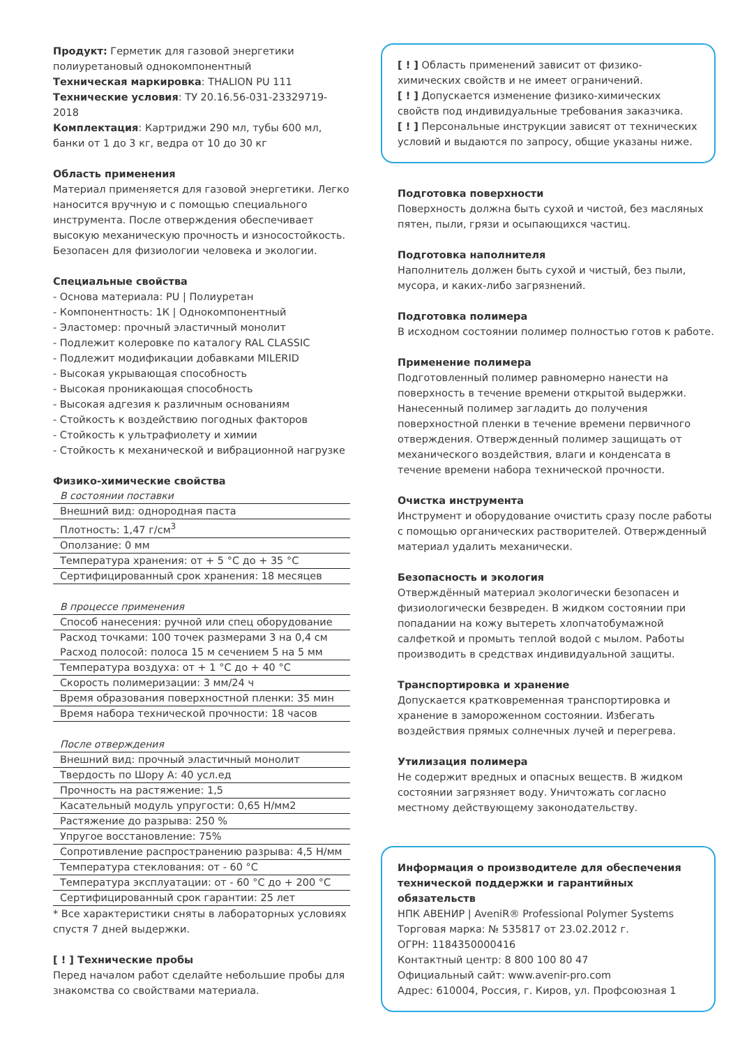Продукт: Герметик для газовой энергетики полиуретановый однокомпонентный
Техническая маркировка: THALION PU 111
Технические условия: ТУ 20.16.56-031-23329719-2018
Комплектация: Картриджи 290 мл, тубы 600 мл, банки от 1 до 3 кг, ведра от 10 до 30 кг
Область применения
Материал применяется для газовой энергетики. Легко наносится вручную и с помощью специального инструмента. После отверждения обеспечивает высокую механическую прочность и износостойкость. Безопасен для физиологии человека и экологии.
Специальные свойства
- Основа материала: PU | Полиуретан
- Компонентность: 1К | Однокомпонентный
- Эластомер: прочный эластичный монолит
- Подлежит колеровке по каталогу RAL CLASSIC
- Подлежит модификации добавками MILERID
- Высокая укрывающая способность
- Высокая проникающая способность
- Высокая адгезия к различным основаниям
- Стойкость к воздействию погодных факторов
- Стойкость к ультрафиолету и химии
- Стойкость к механической и вибрационной нагрузке
Физико-химические свойства
| В состоянии поставки |
| Внешний вид: однородная паста |
| Плотность: 1,47 г/см<sup>3</sup> |
| Оползание: 0 мм |
| Температура хранения: от + 5 °С до + 35 °С |
| Сертифицированный срок хранения: 18 месяцев |
| В процессе применения |
| Способ нанесения: ручной или спец оборудование |
| Расход точками: 100 точек размерами 3 на 0,4 см |
| Расход полосой: полоса 15 м сечением 5 на 5 мм |
| Температура воздуха: от + 1 °С до + 40 °С |
| Скорость полимеризации: 3 мм/24 ч |
| Время образования поверхностной пленки: 35 мин |
| Время набора технической прочности: 18 часов |
| После отверждения |
| Внешний вид: прочный эластичный монолит |
| Твердость по Шору А: 40 усл.ед |
| Прочность на растяжение: 1,5 |
| Касательный модуль упругости: 0,65 Н/мм2 |
| Растяжение до разрыва: 250 % |
| Упругое восстановление: 75% |
| Сопротивление распространению разрыва: 4,5 Н/мм |
| Температура стеклования: от - 60 °С |
| Температура эксплуатации: от - 60 °С до + 200 °С |
| Сертифицированный срок гарантии: 25 лет |
* Все характеристики сняты в лабораторных условиях спустя 7 дней выдержки.
[ ! ] Технические пробы
Перед началом работ сделайте небольшие пробы для знакомства со свойствами материала.
[ ! ] Область применений зависит от физико-химических свойств и не имеет ограничений.
[ ! ] Допускается изменение физико-химических свойств под индивидуальные требования заказчика.
[ ! ] Персональные инструкции зависят от технических условий и выдаются по запросу, общие указаны ниже.
Подготовка поверхности
Поверхность должна быть сухой и чистой, без масляных пятен, пыли, грязи и осыпающихся частиц.
Подготовка наполнителя
Наполнитель должен быть сухой и чистый, без пыли, мусора, и каких-либо загрязнений.
Подготовка полимера
В исходном состоянии полимер полностью готов к работе.
Применение полимера
Подготовленный полимер равномерно нанести на поверхность в течение времени открытой выдержки. Нанесенный полимер загладить до получения поверхностной пленки в течение времени первичного отверждения. Отвержденный полимер защищать от механического воздействия, влаги и конденсата в течение времени набора технической прочности.
Очистка инструмента
Инструмент и оборудование очистить сразу после работы с помощью органических растворителей. Отвержденный материал удалить механически.
Безопасность и экология
Отверждённый материал экологически безопасен и физиологически безвреден. В жидком состоянии при попадании на кожу вытереть хлопчатобумажной салфеткой и промыть теплой водой с мылом. Работы производить в средствах индивидуальной защиты.
Транспортировка и хранение
Допускается кратковременная транспортировка и хранение в замороженном состоянии. Избегать воздействия прямых солнечных лучей и перегрева.
Утилизация полимера
Не содержит вредных и опасных веществ. В жидком состоянии загрязняет воду. Уничтожать согласно местному действующему законодательству.
Информация о производителе для обеспечения технической поддержки и гарантийных обязательств
НПК АВЕНИР | AveniR® Professional Polymer Systems
Торговая марка: № 535817 от 23.02.2012 г.
ОГРН: 1184350000416
Контактный центр: 8 800 100 80 47
Официальный сайт: www.avenir-pro.com
Адрес: 610004, Россия, г. Киров, ул. Профсоюзная 1